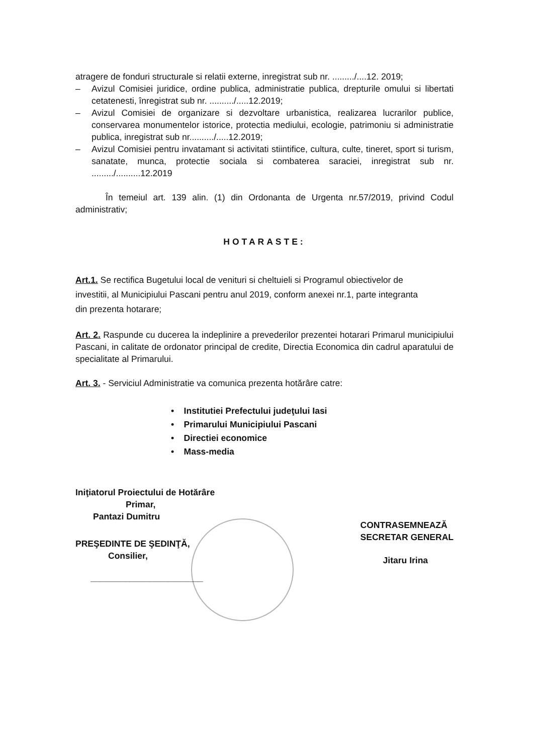atragere de fonduri structurale si relatii externe, inregistrat sub nr. ........./....12. 2019;
– Avizul Comisiei juridice, ordine publica, administratie publica, drepturile omului si libertati cetatenesti, înregistrat sub nr. ........../.....12.2019;
– Avizul Comisiei de organizare si dezvoltare urbanistica, realizarea lucrarilor publice, conservarea monumentelor istorice, protectia mediului, ecologie, patrimoniu si administratie publica, inregistrat sub nr........../.....12.2019;
– Avizul Comisiei pentru invatamant si activitati stiintifice, cultura, culte, tineret, sport si turism, sanatate, munca, protectie sociala si combaterea saraciei, inregistrat sub nr. ........./..........12.2019
În temeiul art. 139 alin. (1) din Ordonanta de Urgenta nr.57/2019, privind Codul administrativ;
HOTARASTE:
Art.1. Se rectifica Bugetului local de venituri si cheltuieli si Programul obiectivelor de investitii, al Municipiului Pascani pentru anul 2019, conform anexei nr.1, parte integranta din prezenta hotarare;
Art. 2. Raspunde cu ducerea la indeplinire a prevederilor prezentei hotarari Primarul municipiului Pascani, in calitate de ordonator principal de credite, Directia Economica din cadrul aparatului de specialitate al Primarului.
Art. 3. - Serviciul Administratie va comunica prezenta hotărâre catre:
• Institutiei Prefectului judeţului Iasi
• Primarului Municipiului Pascani
• Directiei economice
• Mass-media
Iniţiatorul Proiectului de Hotărâre
Primar,
Pantazi Dumitru
PREŞEDINTE DE ŞEDINŢĂ,
Consilier,
_______________________
CONTRASEMNEAZĂ
SECRETAR GENERAL
Jitaru Irina